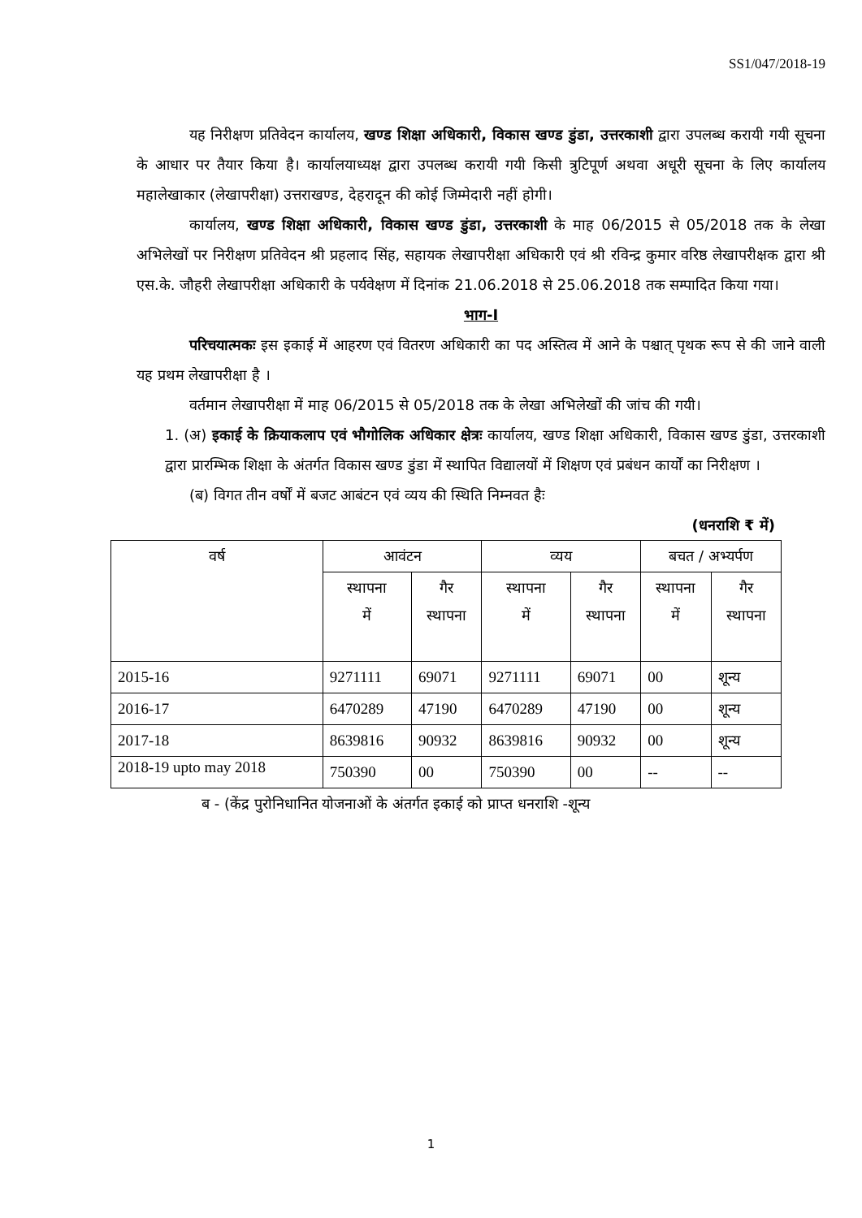SS1/047/2018-19
यह निरीक्षण प्रतिवेदन कार्यालय, खण्ड शिक्षा अधिकारी, विकास खण्ड डुंडा, उत्तरकाशी द्वारा उपलब्ध करायी गयी सूचना के आधार पर तैयार किया है। कार्यालयाध्यक्ष द्वारा उपलब्ध करायी गयी किसी त्रुटिपूर्ण अथवा अधूरी सूचना के लिए कार्यालय महालेखाकार (लेखापरीक्षा) उत्तराखण्ड, देहरादून की कोई जिम्मेदारी नहीं होगी।
कार्यालय, खण्ड शिक्षा अधिकारी, विकास खण्ड डुंडा, उत्तरकाशी के माह 06/2015 से 05/2018 तक के लेखा अभिलेखों पर निरीक्षण प्रतिवेदन श्री प्रहलाद सिंह, सहायक लेखापरीक्षा अधिकारी एवं श्री रविन्द्र कुमार वरिष्ठ लेखापरीक्षक द्वारा श्री एस.के. जौहरी लेखापरीक्षा अधिकारी के पर्यवेक्षण में दिनांक 21.06.2018 से 25.06.2018 तक सम्पादित किया गया।
भाग-I
परिचयात्मकः इस इकाई में आहरण एवं वितरण अधिकारी का पद अस्तित्व में आने के पश्चात् पृथक रूप से की जाने वाली यह प्रथम लेखापरीक्षा है ।
वर्तमान लेखापरीक्षा में माह 06/2015 से 05/2018 तक के लेखा अभिलेखों की जांच की गयी।
1. (अ) इकाई के क्रियाकलाप एवं भौगोलिक अधिकार क्षेत्रः कार्यालय, खण्ड शिक्षा अधिकारी, विकास खण्ड डुंडा, उत्तरकाशी द्वारा प्रारम्भिक शिक्षा के अंतर्गत विकास खण्ड डुंडा में स्थापित विद्यालयों में शिक्षण एवं प्रबंधन कार्यों का निरीक्षण ।
(ब) विगत तीन वर्षों में बजट आबंटन एवं व्यय की स्थिति निम्नवत हैः
(धनराशि ₹ में)
| वर्ष | आवंटन | | व्यय | | बचत / अभ्यर्पण | |
| --- | --- | --- | --- | --- | --- | --- |
| | स्थापना में | गैर स्थापना | स्थापना में | गैर स्थापना | स्थापना में | गैर स्थापना |
| 2015-16 | 9271111 | 69071 | 9271111 | 69071 | 00 | शून्य |
| 2016-17 | 6470289 | 47190 | 6470289 | 47190 | 00 | शून्य |
| 2017-18 | 8639816 | 90932 | 8639816 | 90932 | 00 | शून्य |
| 2018-19 upto may 2018 | 750390 | 00 | 750390 | 00 | -- | -- |
ब - (केंद्र पुरोनिधानित योजनाओं के अंतर्गत इकाई को प्राप्त धनराशि -शून्य
1